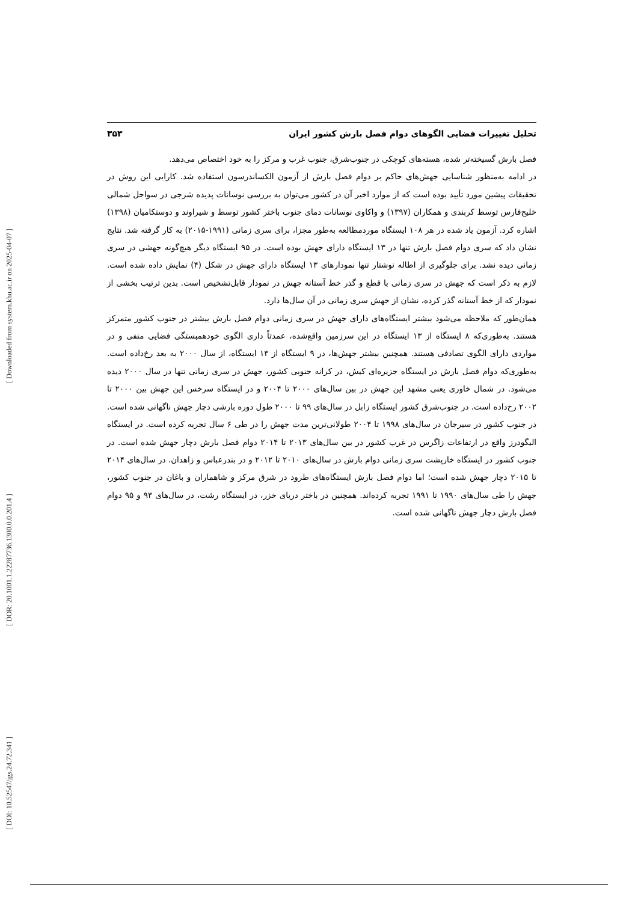[ DOI: 10.52547/jgs.24.72.341 ] [ DOR: 20.1001.1.22287736.1300.0.0.201.4 ] [ Downloaded from system.khu.ac.ir on 2025-04-07 ]
تحلیل تغییرات فضایی الگوهای دوام فصل بارش کشور ایران ۳۵۳
فصل بارش گسیخته‌تر شده، هسته‌های کوچکی در جنوب‌شرق، جنوب غرب و مرکز را به خود اختصاص می‌دهد.
در ادامه به‌منظور شناسایی جهش‌های حاکم بر دوام فصل بارش از آزمون الکساندرسون استفاده شد. کارایی این روش در تحقیقات پیشین مورد تأیید بوده است که از موارد اخیر آن در کشور می‌توان به بررسی نوسانات پدیده شرجی در سواحل شمالی خلیج‌فارس توسط کربندی و همکاران (۱۳۹۷) و واکاوی نوسانات دمای جنوب باختر کشور توسط و شیراوند و دوستکامیان (۱۳۹۸) اشاره کرد. آزمون یاد شده در هر ۱۰۸ ایستگاه موردمطالعه به‌طور مجزا، برای سری زمانی (۱۹۹۱-۲۰۱۵) به کار گرفته شد. نتایج نشان داد که سری دوام فصل بارش تنها در ۱۳ ایستگاه دارای جهش بوده است. در ۹۵ ایستگاه دیگر هیچ‌گونه جهشی در سری زمانی دیده نشد. برای جلوگیری از اطاله نوشتار تنها نمودارهای ۱۳ ایستگاه دارای جهش در شکل (۴) نمایش داده شده است. لازم به ذکر است که جهش در سری زمانی با قطع و گذر خط آستانه جهش در نمودار قابل‌تشخیص است. بدین ترتیب بخشی از نمودار که از خط آستانه گذر کرده، نشان از جهش سری زمانی در آن سال‌ها دارد.
همان‌طور که ملاحظه می‌شود بیشتر ایستگاه‌های دارای جهش در سری زمانی دوام فصل بارش بیشتر در جنوب کشور متمرکز هستند. به‌طوری‌که ۸ ایستگاه از ۱۳ ایستگاه در این سرزمین واقع‌شده، عمدتاً داری الگوی خودهمبستگی فضایی منفی و در مواردی دارای الگوی تصادفی هستند. همچنین بیشتر جهش‌ها، در ۹ ایستگاه از ۱۳ ایستگاه، از سال ۲۰۰۰ به بعد رخ‌داده است. به‌طوری‌که دوام فصل بارش در ایستگاه جزیره‌ای کیش، در کرانه جنوبی کشور، جهش در سری زمانی تنها در سال ۲۰۰۰ دیده می‌شود. در شمال خاوری یعنی مشهد این جهش در بین سال‌های ۲۰۰۰ تا ۲۰۰۴ و در ایستگاه سرخس این جهش بین ۲۰۰۰ تا ۲۰۰۲ رخ‌داده است. در جنوب‌شرق کشور ایستگاه زابل در سال‌های ۹۹ تا ۲۰۰۰ طول دوره بارشی دچار جهش ناگهانی شده است. در جنوب کشور در سیرجان در سال‌های ۱۹۹۸ تا ۲۰۰۴ طولانی‌ترین مدت جهش را در طی ۶ سال تجربه کرده است. در ایستگاه الیگودرز واقع در ارتفاعات زاگرس در غرب کشور در بین سال‌های ۲۰۱۳ تا ۲۰۱۴ دوام فصل بارش دچار جهش شده است. در جنوب کشور در ایستگاه خارپشت سری زمانی دوام بارش در سال‌های ۲۰۱۰ تا ۲۰۱۲ و در بندرعباس و زاهدان. در سال‌های ۲۰۱۴ تا ۲۰۱۵ دچار جهش شده است؛ اما دوام فصل بارش ایستگاه‌های طرود در شرق مرکز و شاهماران و باغان در جنوب کشور، جهش را طی سال‌های ۱۹۹۰ تا ۱۹۹۱ تجربه کرده‌اند. همچنین در باختر دریای خزر، در ایستگاه رشت، در سال‌های ۹۳ و ۹۵ دوام فصل بارش دچار جهش ناگهانی شده است.